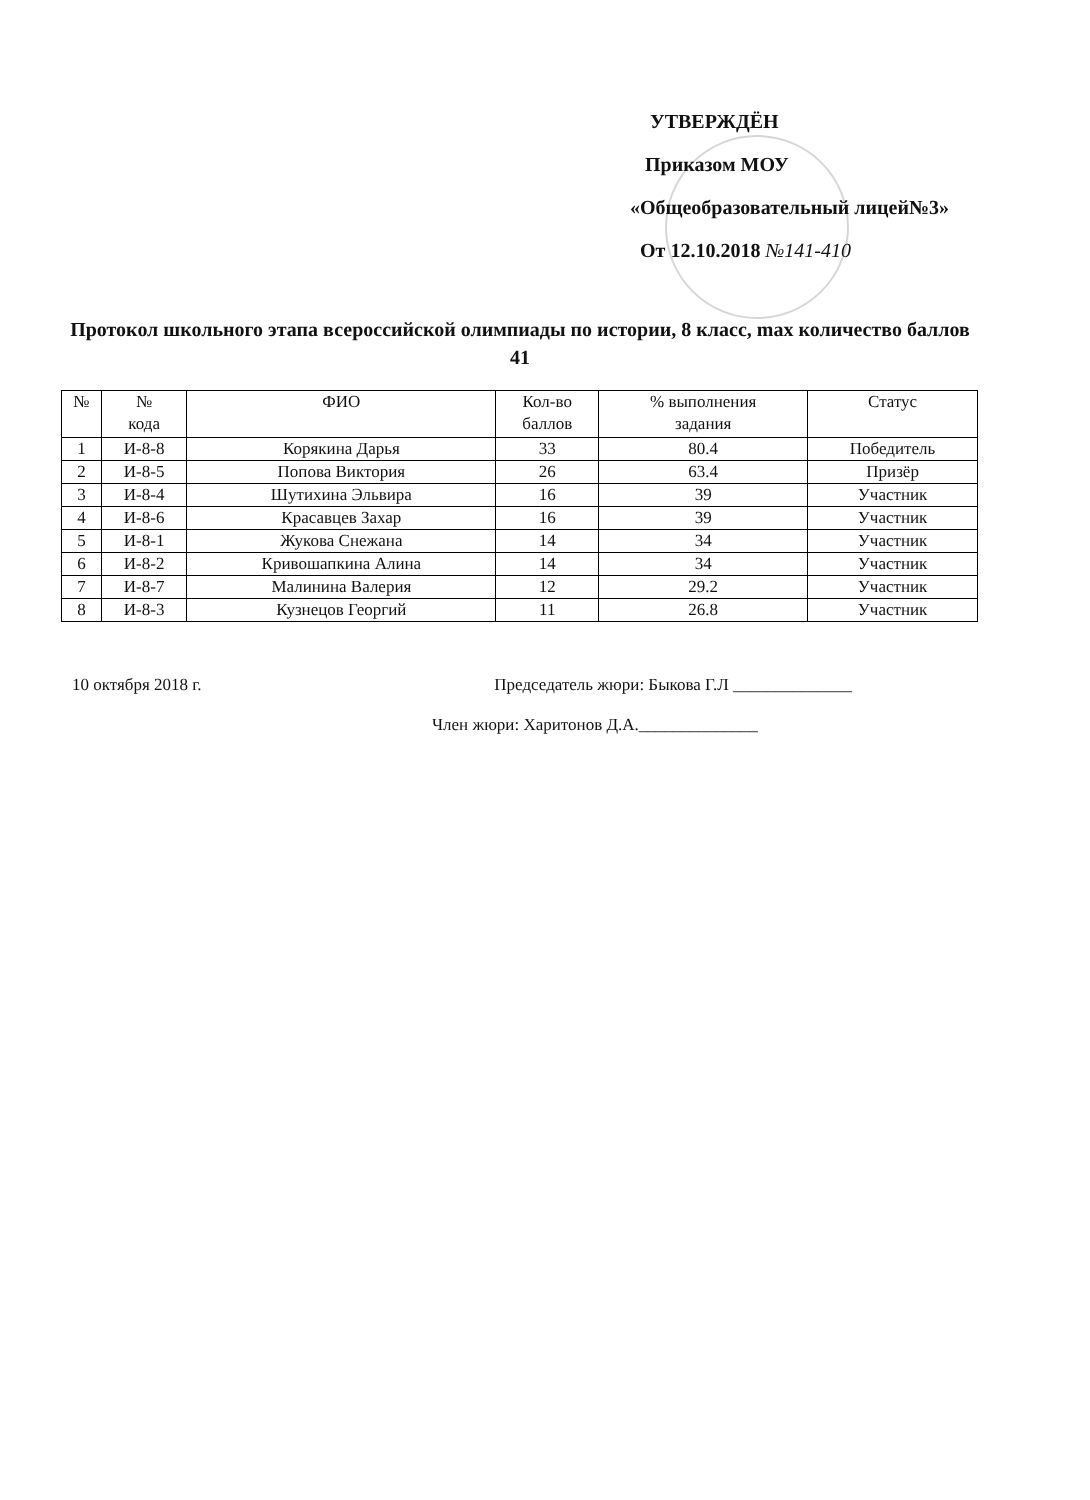УТВЕРЖДЁН
Приказом МОУ
«Общеобразовательный лицей№3»
От 12.10.2018 №141-410
Протокол школьного этапа всероссийской олимпиады по истории, 8 класс, max количество баллов 41
| № | № кода | ФИО | Кол-во баллов | % выполнения задания | Статус |
| --- | --- | --- | --- | --- | --- |
| 1 | И-8-8 | Корякина Дарья | 33 | 80.4 | Победитель |
| 2 | И-8-5 | Попова Виктория | 26 | 63.4 | Призёр |
| 3 | И-8-4 | Шутихина Эльвира | 16 | 39 | Участник |
| 4 | И-8-6 | Красавцев Захар | 16 | 39 | Участник |
| 5 | И-8-1 | Жукова Снежана | 14 | 34 | Участник |
| 6 | И-8-2 | Кривошапкина Алина | 14 | 34 | Участник |
| 7 | И-8-7 | Малинина Валерия | 12 | 29.2 | Участник |
| 8 | И-8-3 | Кузнецов Георгий | 11 | 26.8 | Участник |
10 октября 2018 г. Председатель жюри: Быкова Г.Л ______________
Член жюри: Харитонов Д.А.______________